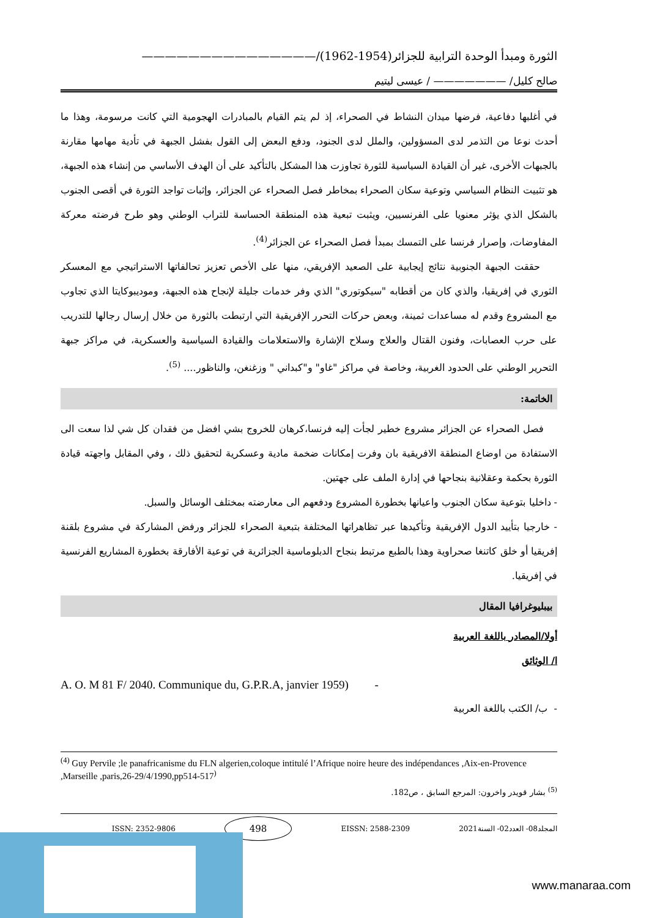الثورة ومبدأ الوحدة الترابية للجزائر(1954-1962)/———————————————
صالح كليل/ ——————— / عيسى ليتيم
في أغلبها دفاعية، فرضها ميدان النشاط في الصحراء، إذ لم يتم القيام بالمبادرات الهجومية التي كانت مرسومة، وهذا ما أحدث نوعا من التذمر لدى المسؤولين، والملل لدى الجنود، ودفع البعض إلى القول بفشل الجبهة في تأدية مهامها مقارنة بالجبهات الأخرى، غير أن القيادة السياسية للثورة تجاوزت هذا المشكل بالتأكيد على أن الهدف الأساسي من إنشاء هذه الجبهة، هو تثبيت النظام السياسي وتوعية سكان الصحراء بمخاطر فصل الصحراء عن الجزائر، وإثبات تواجد الثورة في أقصى الجنوب بالشكل الذي يؤثر معنويا على الفرنسيين، ويثبت تبعية هذه المنطقة الحساسة للتراب الوطني وهو طرح فرضته معركة المفاوضات، وإصرار فرنسا على التمسك بمبدأ فصل الصحراء عن الجزائر<sup>(4)</sup>.
حققت الجبهة الجنوبية نتائج إيجابية على الصعيد الإفريقي، منها على الأخص تعزيز تحالفاتها الاستراتيجي مع المعسكر الثوري في إفريقيا، والذي كان من أقطابه "سيكوتوري" الذي وفر خدمات جليلة لإنجاح هذه الجبهة، وموديبوكايتا الذي تجاوب مع المشروع وقدم له مساعدات ثمينة، وبعض حركات التحرر الإفريقية التي ارتبطت بالثورة من خلال إرسال رجالها للتدريب على حرب العصابات، وفنون القتال والعلاج وسلاح الإشارة والاستعلامات والقيادة السياسية والعسكرية، في مراكز جبهة التحرير الوطني على الحدود الغربية، وخاصة في مراكز "غاو" و"كبداني " وزغنغن، والناظور.... <sup>(5)</sup>.
الخاتمة:
فصل الصحراء عن الجزائر مشروع خطير لجأت إليه فرنسا،كرهان للخروج بشي افضل من فقدان كل شي لذا سعت الى الاستفادة من اوضاع المنطقة الافريقية بان وفرت إمكانات ضخمة مادية وعسكرية لتحقيق ذلك ، وفي المقابل واجهته قيادة الثورة بحكمة وعقلانية بنجاحها في إدارة الملف على جهتين.
- داخليا بتوعية سكان الجنوب واعيانها بخطورة المشروع ودفعهم الى معارضته بمختلف الوسائل والسبل.
- خارجيا بتأييد الدول الإفريقية وتأكيدها عبر تظاهراتها المختلفة بتبعية الصحراء للجزائر ورفض المشاركة في مشروع بلقنة إفريقيا أو خلق كاتنغا صحراوية وهذا بالطبع مرتبط بنجاح الدبلوماسية الجزائرية في توعية الأفارقة بخطورة المشاريع الفرنسية في إفريقيا.
بيبليوغرافيا المقال
أولا/المصادر باللغة العربية
ا/ الوثائق
A. O. M 81 F/ 2040. Communique du, G.P.R.A, janvier 1959) -
- ب/ الكتب باللغة العربية
<sup>(4)</sup> Guy Pervile ;le panafricanisme du FLN algerien,coloque intitulé l’Afrique noire heure des indépendances ,Aix-en-Provence ,Marseille ,paris,26-29/4/1990,pp514-517<sup>)</sup>
<sup>(5)</sup> بشار قويدر واخرون: المرجع السابق ، ص182.
ISSN: 2352-9806 498 EISSN: 2588-2309 المجلد08- العدد02- السنة2021
www.manaraa.com